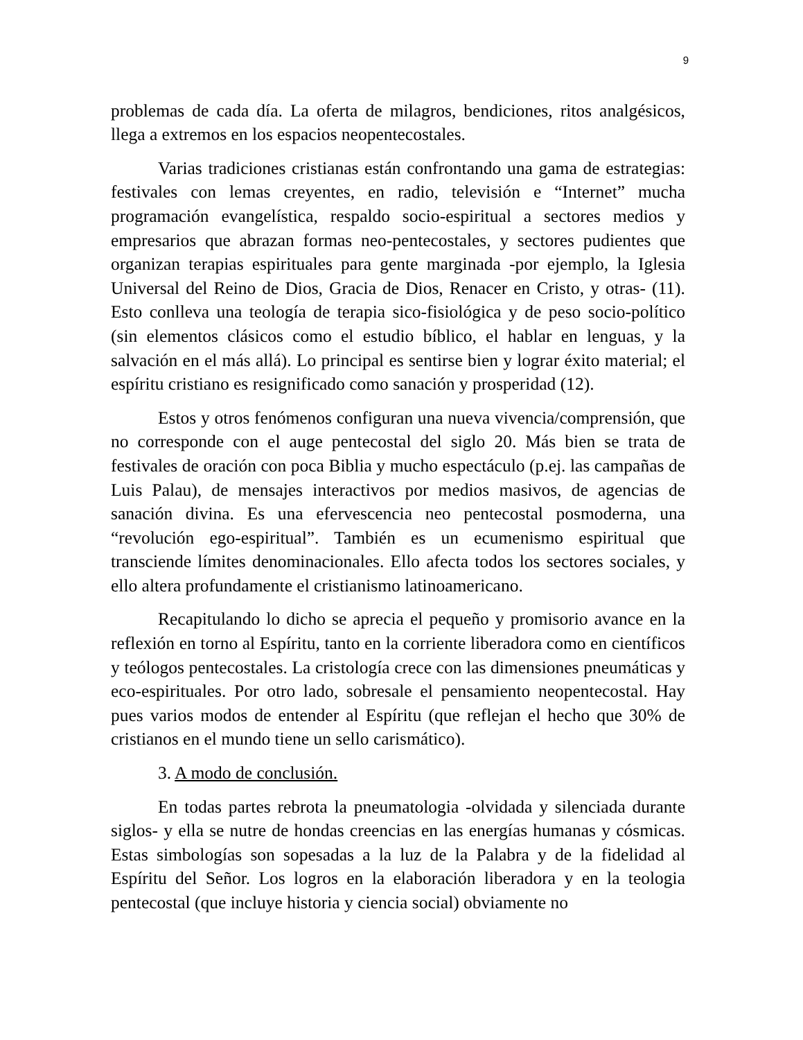9
problemas de cada día. La oferta de milagros, bendiciones, ritos analgésicos, llega a extremos en los espacios neopentecostales.
Varias tradiciones cristianas están confrontando una gama de estrategias: festivales con lemas creyentes, en radio, televisión e “Internet” mucha programación evangelística, respaldo socio-espiritual a sectores medios y empresarios que abrazan formas neo-pentecostales, y sectores pudientes que organizan terapias espirituales para gente marginada -por ejemplo, la Iglesia Universal del Reino de Dios, Gracia de Dios, Renacer en Cristo, y otras- (11). Esto conlleva una teología de terapia sico-fisiológica y de peso socio-político (sin elementos clásicos como el estudio bíblico, el hablar en lenguas, y la salvación en el más allá). Lo principal es sentirse bien y lograr éxito material; el espíritu cristiano es resignificado como sanación y prosperidad (12).
Estos y otros fenómenos configuran una nueva vivencia/comprensión, que no corresponde con el auge pentecostal del siglo 20. Más bien se trata de festivales de oración con poca Biblia y mucho espectáculo (p.ej. las campañas de Luis Palau), de mensajes interactivos por medios masivos, de agencias de sanación divina. Es una efervescencia neo pentecostal posmoderna, una “revolución ego-espiritual”. También es un ecumenismo espiritual que transciende límites denominacionales. Ello afecta todos los sectores sociales, y ello altera profundamente el cristianismo latinoamericano.
Recapitulando lo dicho se aprecia el pequeño y promisorio avance en la reflexión en torno al Espíritu, tanto en la corriente liberadora como en científicos y teólogos pentecostales. La cristología crece con las dimensiones pneumáticas y eco-espirituales. Por otro lado, sobresale el pensamiento neopentecostal. Hay pues varios modos de entender al Espíritu (que reflejan el hecho que 30% de cristianos en el mundo tiene un sello carismático).
3. A modo de conclusión.
En todas partes rebrota la pneumatologia -olvidada y silenciada durante siglos- y ella se nutre de hondas creencias en las energías humanas y cósmicas. Estas simbologías son sopesadas a la luz de la Palabra y de la fidelidad al Espíritu del Señor. Los logros en la elaboración liberadora y en la teologia pentecostal (que incluye historia y ciencia social) obviamente no